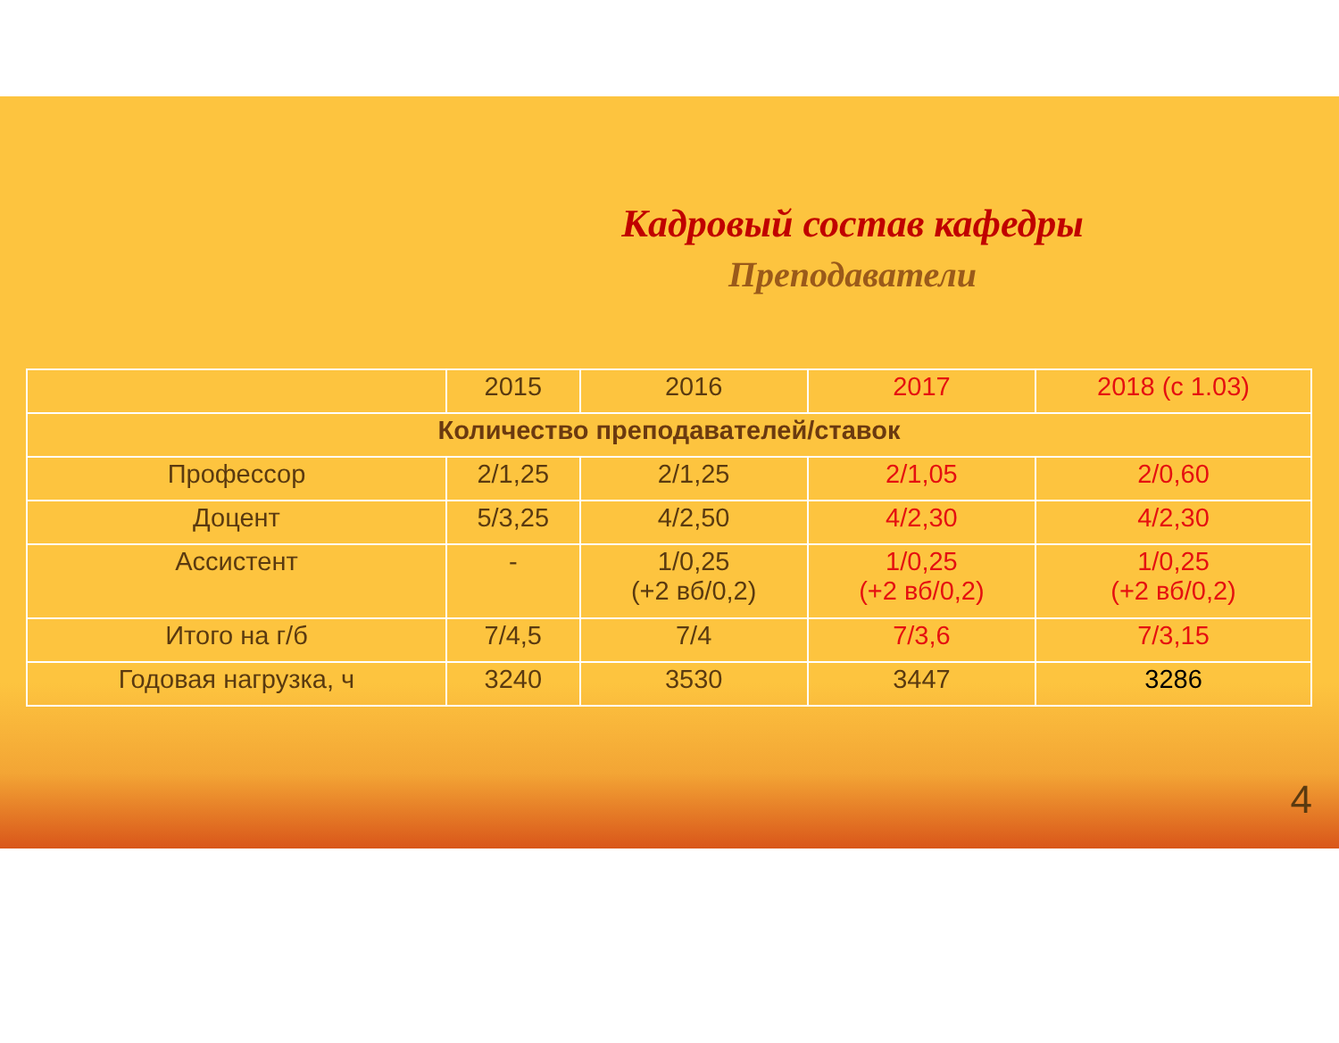Кадровый состав кафедры
Преподаватели
| | 2015 | 2016 | 2017 | 2018 (с 1.03) |
| --- | --- | --- | --- | --- |
| Количество преподавателей/ставок | | | | |
| Профессор | 2/1,25 | 2/1,25 | 2/1,05 | 2/0,60 |
| Доцент | 5/3,25 | 4/2,50 | 4/2,30 | 4/2,30 |
| Ассистент | - | 1/0,25 (+2 вб/0,2) | 1/0,25 (+2 вб/0,2) | 1/0,25 (+2 вб/0,2) |
| Итого на г/б | 7/4,5 | 7/4 | 7/3,6 | 7/3,15 |
| Годовая нагрузка, ч | 3240 | 3530 | 3447 | 3286 |
4